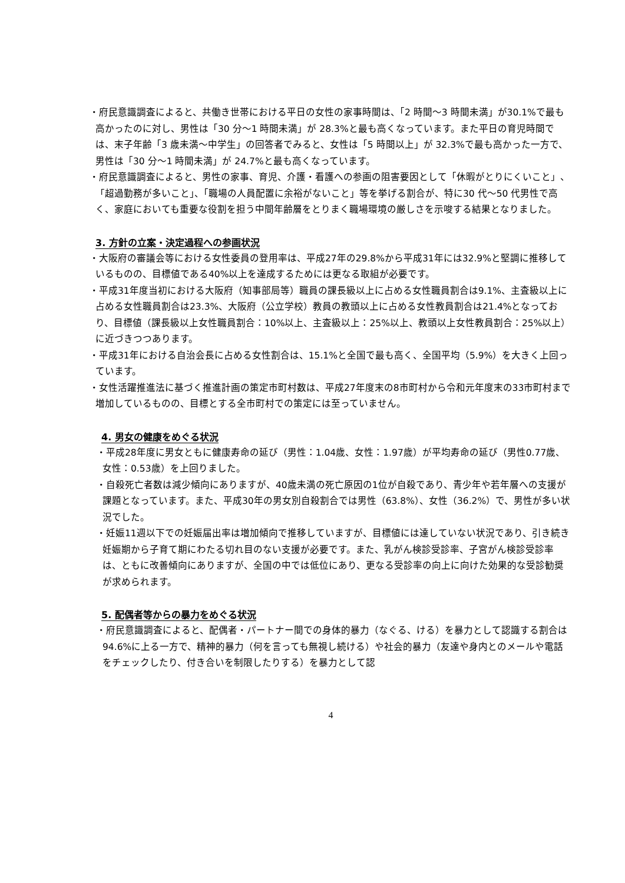・府民意識調査によると、共働き世帯における平日の女性の家事時間は、「2 時間～3 時間未満」が30.1%で最も高かったのに対し、男性は「30 分～1 時間未満」が 28.3%と最も高くなっています。また平日の育児時間では、末子年齢「3 歳未満～中学生」の回答者でみると、女性は「5 時間以上」が 32.3%で最も高かった一方で、男性は「30 分～1 時間未満」が 24.7%と最も高くなっています。
・府民意識調査によると、男性の家事、育児、介護・看護への参画の阻害要因として「休暇がとりにくいこと」、「超過勤務が多いこと」、「職場の人員配置に余裕がないこと」等を挙げる割合が、特に30 代～50 代男性で高く、家庭においても重要な役割を担う中間年齢層をとりまく職場環境の厳しさを示唆する結果となりました。
3. 方針の立案・決定過程への参画状況
・大阪府の審議会等における女性委員の登用率は、平成27年の29.8%から平成31年には32.9%と堅調に推移しているものの、目標値である40%以上を達成するためには更なる取組が必要です。
・平成31年度当初における大阪府（知事部局等）職員の課長級以上に占める女性職員割合は9.1%、主査級以上に占める女性職員割合は23.3%、大阪府（公立学校）教員の教頭以上に占める女性教員割合は21.4%となっており、目標値（課長級以上女性職員割合：10%以上、主査級以上：25%以上、教頭以上女性教員割合：25%以上）に近づきつつあります。
・平成31年における自治会長に占める女性割合は、15.1%と全国で最も高く、全国平均（5.9%）を大きく上回っています。
・女性活躍推進法に基づく推進計画の策定市町村数は、平成27年度末の8市町村から令和元年度末の33市町村まで増加しているものの、目標とする全市町村での策定には至っていません。
4. 男女の健康をめぐる状況
・平成28年度に男女ともに健康寿命の延び（男性：1.04歳、女性：1.97歳）が平均寿命の延び（男性0.77歳、女性：0.53歳）を上回りました。
・自殺死亡者数は減少傾向にありますが、40歳未満の死亡原因の1位が自殺であり、青少年や若年層への支援が課題となっています。また、平成30年の男女別自殺割合では男性（63.8%）、女性（36.2%）で、男性が多い状況でした。
・妊娠11週以下での妊娠届出率は増加傾向で推移していますが、目標値には達していない状況であり、引き続き妊娠期から子育て期にわたる切れ目のない支援が必要です。また、乳がん検診受診率、子宮がん検診受診率は、ともに改善傾向にありますが、全国の中では低位にあり、更なる受診率の向上に向けた効果的な受診勧奨が求められます。
5. 配偶者等からの暴力をめぐる状況
・府民意識調査によると、配偶者・パートナー間での身体的暴力（なぐる、ける）を暴力として認識する割合は94.6%に上る一方で、精神的暴力（何を言っても無視し続ける）や社会的暴力（友達や身内とのメールや電話をチェックしたり、付き合いを制限したりする）を暴力として認
4